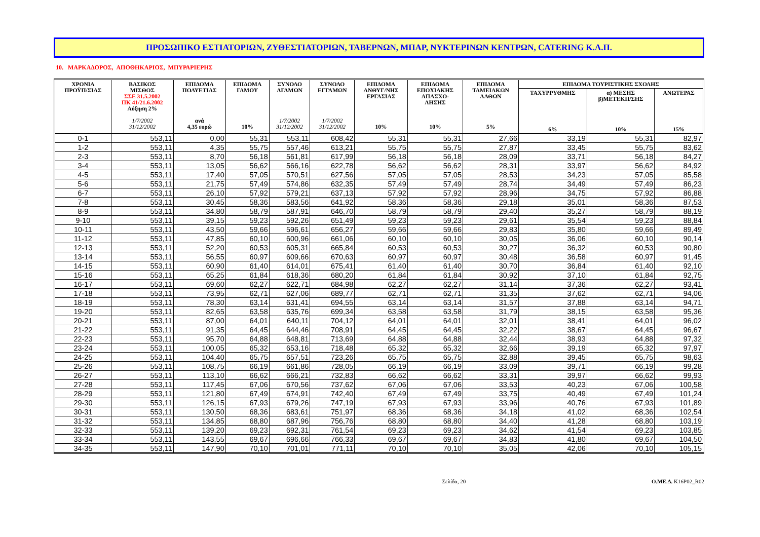ΠΡΟΣΩΠΙΚΟ ΕΣΤΙΑΤΟΡΙΩΝ, ΖΥΘΕΣΤΙΑΤΟΡΙΩΝ, ΤΑΒΕΡΝΩΝ, ΜΠΑΡ, ΝΥΚΤΕΡΙΝΩΝ ΚΕΝΤΡΩΝ, CATERING Κ.Λ.Π.
10. ΜΑΡΚΑΔΟΡΟΣ, ΑΠΟΘΗΚΑΡΙΟΣ, ΜΠΥΡΑΡΙΕΡΗΣ
| ΧΡΟΝΙΑ ΠΡΟΫΠ/ΣΙΑΣ | ΒΑΣΙΚΟΣ ΜΙΣΘΟΣ ΣΣΕ 31.5.2002 ΠΚ 41/21.6.2002 Αύξηση 2% 1/7/2002 31/12/2002 | ΕΠΙΔΟΜΑ ΠΟΛΥΕΤΙΑΣ ανά 4,35 ευρώ | ΕΠΙΔΟΜΑ ΓΑΜΟΥ 10% | ΣΥΝΟΛΟ ΑΓΑΜΩΝ 1/7/2002 31/12/2002 | ΣΥΝΟΛΟ ΕΓΓΑΜΩΝ 1/7/2002 31/12/2002 | ΕΠΙΔΟΜΑ ΑΝΘΥΓ/ΝΗΣ ΕΡΓΑΣΙΑΣ 10% | ΕΠΙΔΟΜΑ ΕΠΟΧΙΑΚΗΣ ΑΠΑΣΧΟ- ΛΗΣΗΣ 10% | ΕΠΙΔΟΜΑ ΤΑΜΕΙΑΚΩΝ ΛΑΘΩΝ 5% | ΕΠΙΔΟΜΑ ΤΟΥΡΙΣΤΙΚΗΣ ΣΧΟΛΗΣ | | |
| --- | --- | --- | --- | --- | --- | --- | --- | --- | --- | --- | --- |
| | | | | | | | | | ΤΑΧΥΡΡΥΘΜΗΣ 6% | α) ΜΕΣΗΣ β)ΜΕΤΕΚΠ/ΣΗΣ 10% | ΑΝΩΤΕΡΑΣ 15% |
| 0-1 | 553,11 | 0,00 | 55,31 | 553,11 | 608,42 | 55,31 | 55,31 | 27,66 | 33,19 | 55,31 | 82,97 |
| 1-2 | 553,11 | 4,35 | 55,75 | 557,46 | 613,21 | 55,75 | 55,75 | 27,87 | 33,45 | 55,75 | 83,62 |
| 2-3 | 553,11 | 8,70 | 56,18 | 561,81 | 617,99 | 56,18 | 56,18 | 28,09 | 33,71 | 56,18 | 84,27 |
| 3-4 | 553,11 | 13,05 | 56,62 | 566,16 | 622,78 | 56,62 | 56,62 | 28,31 | 33,97 | 56,62 | 84,92 |
| 4-5 | 553,11 | 17,40 | 57,05 | 570,51 | 627,56 | 57,05 | 57,05 | 28,53 | 34,23 | 57,05 | 85,58 |
| 5-6 | 553,11 | 21,75 | 57,49 | 574,86 | 632,35 | 57,49 | 57,49 | 28,74 | 34,49 | 57,49 | 86,23 |
| 6-7 | 553,11 | 26,10 | 57,92 | 579,21 | 637,13 | 57,92 | 57,92 | 28,96 | 34,75 | 57,92 | 86,88 |
| 7-8 | 553,11 | 30,45 | 58,36 | 583,56 | 641,92 | 58,36 | 58,36 | 29,18 | 35,01 | 58,36 | 87,53 |
| 8-9 | 553,11 | 34,80 | 58,79 | 587,91 | 646,70 | 58,79 | 58,79 | 29,40 | 35,27 | 58,79 | 88,19 |
| 9-10 | 553,11 | 39,15 | 59,23 | 592,26 | 651,49 | 59,23 | 59,23 | 29,61 | 35,54 | 59,23 | 88,84 |
| 10-11 | 553,11 | 43,50 | 59,66 | 596,61 | 656,27 | 59,66 | 59,66 | 29,83 | 35,80 | 59,66 | 89,49 |
| 11-12 | 553,11 | 47,85 | 60,10 | 600,96 | 661,06 | 60,10 | 60,10 | 30,05 | 36,06 | 60,10 | 90,14 |
| 12-13 | 553,11 | 52,20 | 60,53 | 605,31 | 665,84 | 60,53 | 60,53 | 30,27 | 36,32 | 60,53 | 90,80 |
| 13-14 | 553,11 | 56,55 | 60,97 | 609,66 | 670,63 | 60,97 | 60,97 | 30,48 | 36,58 | 60,97 | 91,45 |
| 14-15 | 553,11 | 60,90 | 61,40 | 614,01 | 675,41 | 61,40 | 61,40 | 30,70 | 36,84 | 61,40 | 92,10 |
| 15-16 | 553,11 | 65,25 | 61,84 | 618,36 | 680,20 | 61,84 | 61,84 | 30,92 | 37,10 | 61,84 | 92,75 |
| 16-17 | 553,11 | 69,60 | 62,27 | 622,71 | 684,98 | 62,27 | 62,27 | 31,14 | 37,36 | 62,27 | 93,41 |
| 17-18 | 553,11 | 73,95 | 62,71 | 627,06 | 689,77 | 62,71 | 62,71 | 31,35 | 37,62 | 62,71 | 94,06 |
| 18-19 | 553,11 | 78,30 | 63,14 | 631,41 | 694,55 | 63,14 | 63,14 | 31,57 | 37,88 | 63,14 | 94,71 |
| 19-20 | 553,11 | 82,65 | 63,58 | 635,76 | 699,34 | 63,58 | 63,58 | 31,79 | 38,15 | 63,58 | 95,36 |
| 20-21 | 553,11 | 87,00 | 64,01 | 640,11 | 704,12 | 64,01 | 64,01 | 32,01 | 38,41 | 64,01 | 96,02 |
| 21-22 | 553,11 | 91,35 | 64,45 | 644,46 | 708,91 | 64,45 | 64,45 | 32,22 | 38,67 | 64,45 | 96,67 |
| 22-23 | 553,11 | 95,70 | 64,88 | 648,81 | 713,69 | 64,88 | 64,88 | 32,44 | 38,93 | 64,88 | 97,32 |
| 23-24 | 553,11 | 100,05 | 65,32 | 653,16 | 718,48 | 65,32 | 65,32 | 32,66 | 39,19 | 65,32 | 97,97 |
| 24-25 | 553,11 | 104,40 | 65,75 | 657,51 | 723,26 | 65,75 | 65,75 | 32,88 | 39,45 | 65,75 | 98,63 |
| 25-26 | 553,11 | 108,75 | 66,19 | 661,86 | 728,05 | 66,19 | 66,19 | 33,09 | 39,71 | 66,19 | 99,28 |
| 26-27 | 553,11 | 113,10 | 66,62 | 666,21 | 732,83 | 66,62 | 66,62 | 33,31 | 39,97 | 66,62 | 99,93 |
| 27-28 | 553,11 | 117,45 | 67,06 | 670,56 | 737,62 | 67,06 | 67,06 | 33,53 | 40,23 | 67,06 | 100,58 |
| 28-29 | 553,11 | 121,80 | 67,49 | 674,91 | 742,40 | 67,49 | 67,49 | 33,75 | 40,49 | 67,49 | 101,24 |
| 29-30 | 553,11 | 126,15 | 67,93 | 679,26 | 747,19 | 67,93 | 67,93 | 33,96 | 40,76 | 67,93 | 101,89 |
| 30-31 | 553,11 | 130,50 | 68,36 | 683,61 | 751,97 | 68,36 | 68,36 | 34,18 | 41,02 | 68,36 | 102,54 |
| 31-32 | 553,11 | 134,85 | 68,80 | 687,96 | 756,76 | 68,80 | 68,80 | 34,40 | 41,28 | 68,80 | 103,19 |
| 32-33 | 553,11 | 139,20 | 69,23 | 692,31 | 761,54 | 69,23 | 69,23 | 34,62 | 41,54 | 69,23 | 103,85 |
| 33-34 | 553,11 | 143,55 | 69,67 | 696,66 | 766,33 | 69,67 | 69,67 | 34,83 | 41,80 | 69,67 | 104,50 |
| 34-35 | 553,11 | 147,90 | 70,10 | 701,01 | 771,11 | 70,10 | 70,10 | 35,05 | 42,06 | 70,10 | 105,15 |
Σελίδα, 20 Ο.ΜΕ.Δ. K16P02_R02